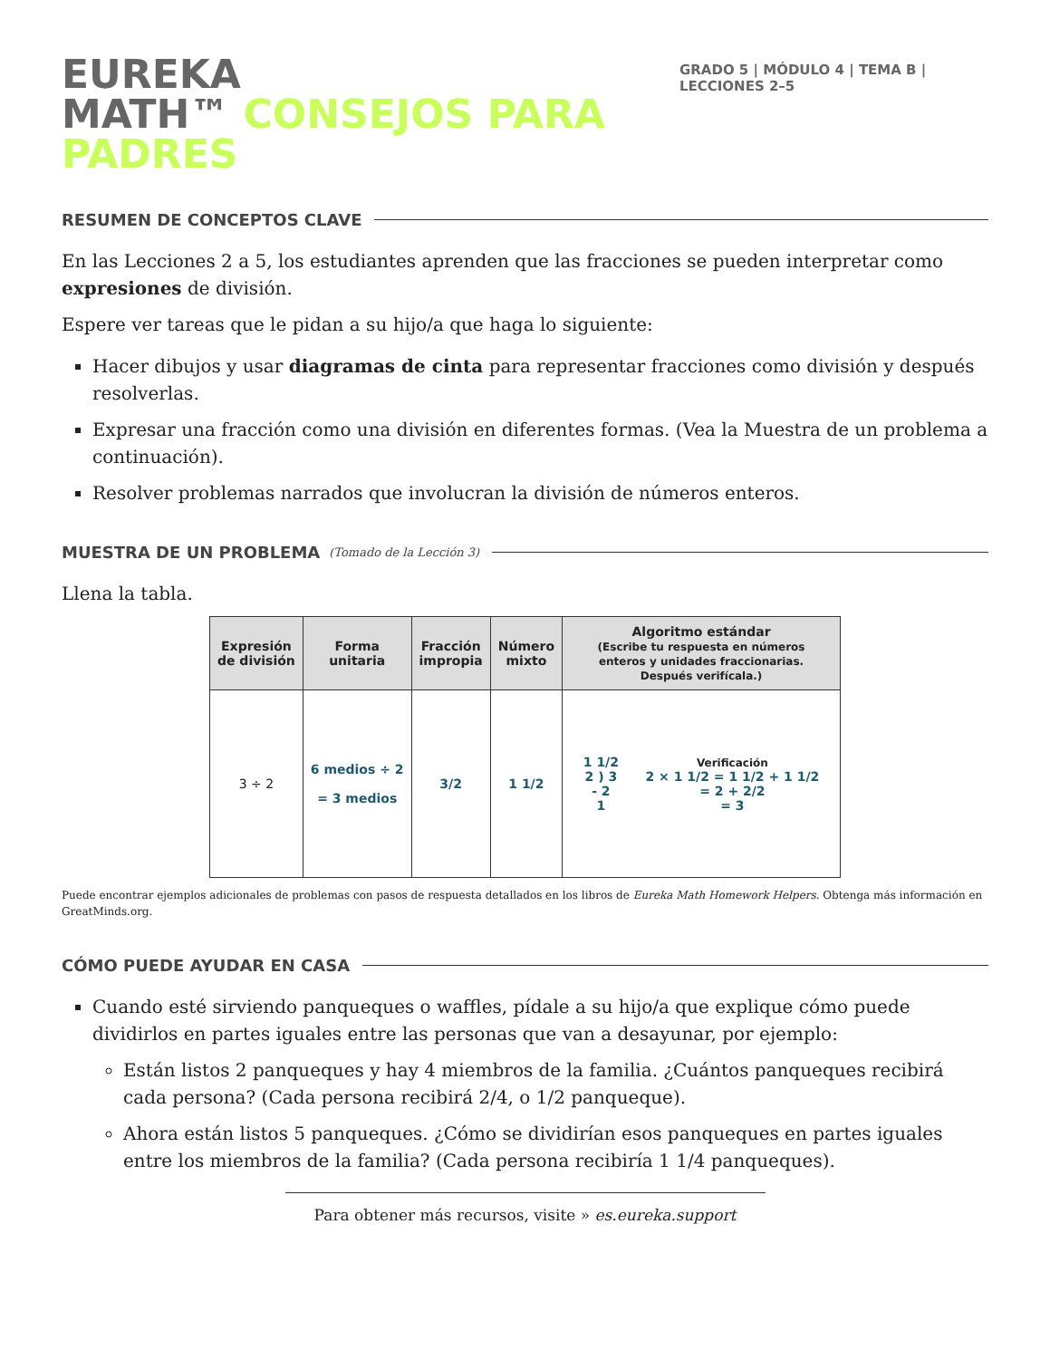EUREKA
MATH™ CONSEJOS PARA PADRES
GRADO 5 | MÓDULO 4 | TEMA B | LECCIONES 2–5
RESUMEN DE CONCEPTOS CLAVE
En las Lecciones 2 a 5, los estudiantes aprenden que las fracciones se pueden interpretar como expresiones de división.
Espere ver tareas que le pidan a su hijo/a que haga lo siguiente:
Hacer dibujos y usar diagramas de cinta para representar fracciones como división y después resolverlas.
Expresar una fracción como una división en diferentes formas. (Vea la Muestra de un problema a continuación).
Resolver problemas narrados que involucran la división de números enteros.
MUESTRA DE UN PROBLEMA (Tomado de la Lección 3)
Llena la tabla.
| Expresión de división | Forma unitaria | Fracción impropia | Número mixto | Algoritmo estándar (Escribe tu respuesta en números enteros y unidades fraccionarias. Después verifícala.) |
| --- | --- | --- | --- | --- |
| 3 ÷ 2 | 6 medios ÷ 2 = 3 medios | 3/2 | 1 1/2 | 1 1/2 2 ) 3 - 2 1 Verificación 2 × 1 1/2 = 1 1/2 + 1 1/2 = 2 + 2/2 = 3 |
Puede encontrar ejemplos adicionales de problemas con pasos de respuesta detallados en los libros de Eureka Math Homework Helpers. Obtenga más información en GreatMinds.org.
CÓMO PUEDE AYUDAR EN CASA
Cuando esté sirviendo panqueques o waffles, pídale a su hijo/a que explique cómo puede dividirlos en partes iguales entre las personas que van a desayunar, por ejemplo:
Están listos 2 panqueques y hay 4 miembros de la familia. ¿Cuántos panqueques recibirá cada persona? (Cada persona recibirá 2/4, o 1/2 panqueque).
Ahora están listos 5 panqueques. ¿Cómo se dividirían esos panqueques en partes iguales entre los miembros de la familia? (Cada persona recibiría 1 1/4 panqueques).
Para obtener más recursos, visite » es.eureka.support